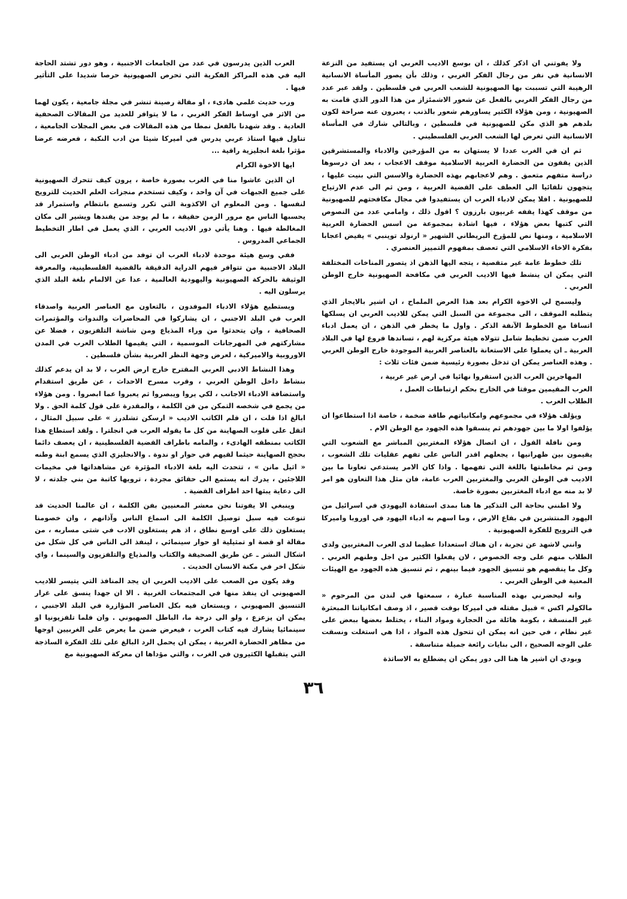ولا يفوتني ان اذكر كذلك ، ان بوسع الاديب العربي ان يستفيد من النزعة الانسانية في نفر من رجال الفكر الغربي ، وذلك بأن يصور المأساة الانسانية الرهيبة التي تسببت بها الصهيونية للشعب العربي في فلسطين . ولقد عبر عدد من رجال الفكر الغربي بالفعل عن شعور الاشمئزاز من هذا الدور الذي قامت به الصهيونية ، ومن هؤلاء الكثير يساورهم شعور بالذنب ، يعبرون عنه صراحة لكون بلدهم هو الذي مكن للصهيونية في فلسطين ، وبالتالي شارك في المأساة الانسانية التي تعرض لها الشعب العربي الفلسطيني .
ثم ان في الغرب عددا لا يستهان به من المؤرخين والادباء والمستشرقين الذين يقفون من الحضارة العربية الاسلامية موقف الاعجاب ، بعد ان درسوها دراسة متفهم متعمق . وهم لاعجابهم بهذه الحضارة والاسس التي بنيت عليها ، يتجهون تلقائيا الى العطف على القضية العربية ، ومن ثم الى عدم الارتياح للصهيونية . افلا يمكن لادباء العرب ان يستفيدوا في مجال مكافحتهم للصهيونية من موقف كهذا يقفه غربيون بارزون ؟ اقول ذلك ، وامامي عدد من النصوص التي كتبها بعض هؤلاء ، فيها اشادة بمجموعة من اسس الحضارة العربية الاسلامية ، ومنها نص للمؤرخ البريطاني الشهير « ارنولد توينبي » يفيض اعجابا بفكرة الاخاء الاسلامي التي تعصف بمفهوم التمييز العنصري .
تلك خطوط عامة غير متقصية ، يتجه اليها الذهن اذ يتصور المناخات المختلفة التي يمكن ان ينشط فيها الاديب العربي في مكافحة الصهيونية خارج الوطن العربي .
وليسمح لي الاخوة الكرام بعد هذا العرض الملماح ، ان اشير بالايجاز الذي يتطلبه الموقف ، الى مجموعة من السبل التي يمكن للاديب العربي ان يسلكها اتساقا مع الخطوط الآنفة الذكر . واول ما يخطر في الذهن ، ان يعمل ادباء العرب ضمن تخطيط شامل تتولاه هيئة مركزية لهم ، تساندها فروع لها في البلاد العربية ـ ان يعملوا على الاستعانة بالعناصر العربية الموجودة خارج الوطن العربي . وهذه العناصر يمكن ان تدخل بصورة رئيسية ضمن فئات ثلاث :
المهاجرين العرب الذين استقروا نهائيا في ارض غير عربية ،
العرب المقيمين موقتا في الخارج بحكم ارتباطات العمل ،
الطلاب العرب .
ويؤلف هؤلاء في مجموعهم وامكانياتهم طاقة ضخمة ، خاصة اذا استطاعوا ان يؤلفوا اولا ما بين جهودهم ثم ينسقوا هذه الجهود مع الوطن الام .
ومن نافلة القول ، ان اتصال هؤلاء المغتربين المباشر مع الشعوب التي يقيمون بين ظهرانيها ، يجعلهم اقدر الناس على تفهم عقليات تلك الشعوب ، ومن ثم مخاطبتها باللغة التي تفهمها . واذا كان الامر يستدعي تعاونا ما بين الاديب في الوطن العربي والمغتربين العرب عامة، فان مثل هذا التعاون هو امر لا بد منه مع ادباء المغتربين بصورة خاصة.
ولا اظنني بحاجة الى التذكير ها هنا بمدى استفادة اليهودي في اسرائيل من اليهود المنتشرين في بقاع الارض ، وما اسهم به ادباء اليهود في اوروبا واميركا في الترويج للفكرة الصهيونية .
وانني لاشهد عن تجربة ، ان هناك استعدادا عظيما لدى العرب المغتربين ولدى الطلاب منهم على وجه الخصوص ، لان يفعلوا الكثير من اجل وطنهم العربي . وكل ما ينقصهم هو تنسيق الجهود فيما بينهم ، ثم تنسيق هذه الجهود مع الهيئات المعنية في الوطن العربي .
وانه ليحضرني بهذه المناسبة عبارة ، سمعتها في لندن من المرحوم « مالكولم اكس » قبيل مقتله في اميركا بوقت قصير ، اذ وصف امكانياتنا المبعثرة غير المنسقة ، بكومة هائلة من الحجارة ومواد البناء ، يختلط بعضها ببعض على غير نظام ، في حين انه يمكن ان تتحول هذه المواد ، اذا هي استغلت ونسقت على الوجه الصحيح ، الى بنايات رائعة جميلة متناسقة .
وبودي ان اشير ها هنا الى دور يمكن ان يضطلع به الاساتذة
العرب الذين يدرسون في عدد من الجامعات الاجنبية ، وهو دور تشتد الحاجة اليه في هذه المراكز الفكرية التي تحرص الصهيونية حرصا شديدا على التأثير فيها .
ورب حديث علمي هادىء ، او مقالة رصينة تنشر في مجلة جامعية ، يكون لهما من الاثر في اوساط الفكر الغربي ، ما لا يتوافر للعديد من المقالات الصحفية العادية . وقد شهدنا بالفعل نمطا من هذه المقالات في بعض المجلات الجامعية ، تناول فيها استاذ عربي يدرس في اميركا شيئا من ادب النكبة ، فعرضه عرضا مؤثرا بلغة انجليزية راقية ...
ايها الاخوة الكرام
ان الذين عاشوا منا في الغرب بصورة خاصة ، يرون كيف تتحرك الصهيونية على جميع الجبهات في آن واحد ، وكيف تستخدم منجزات العلم الحديث للترويج لنفسها . ومن المعلوم ان الاكذوبة التي تكرر وتسمع بانتظام واستمرار قد يحسبها الناس مع مرور الزمن حقيقة ، ما لم يوجد من يفندها ويشير الى مكان المغالطة فيها . وهنا يأتي دور الاديب العربي ، الذي يعمل في اطار التخطيط الجماعي المدروس .
ففي وسع هيئة موحدة لادباء العرب ان توفد من ادباء الوطن العربي الى البلاد الاجنبية من تتوافر فيهم الدراية الدقيقة بالقضية الفلسطينية، والمعرفة الوثيقة بالحركة الصهيونية واليهودية العالمية ، عدا عن الالمام بلغة البلد الذي يرسلون اليه .
ويستطيع هؤلاء الادباء الموفدون ، بالتعاون مع العناصر العربية واصدقاء العرب في البلد الاجنبي ، ان يشاركوا في المحاضرات والندوات والمؤتمرات الصحافية ، وان يتحدثوا من وراء المذياع ومن شاشة التلفزيون ، فضلا عن مشاركتهم في المهرجانات الموسمية ، التي يقيمها الطلاب العرب في المدن الاوروبية والاميركية ، لعرض وجهة النظر العربية بشأن فلسطين .
وهذا النشاط الادبي العربي المقترح خارج ارض العرب ، لا بد ان يدعم كذلك بنشاط داخل الوطن العربي ، وقرب مسرح الاحداث ، عن طريق استقدام واستضافة الادباء الاجانب ، لكي يروا ويبصروا ثم يعبروا عما ابصروا . ومن هؤلاء من يجمع في شخصه التمكن من فن الكلمة ، والمقدرة على قول كلمة الحق . ولا ابالغ اذا قلت ، ان قلم الكاتب الاديب « ارسكن تشلدرز » على سبيل المثال ، اثقل على قلوب الصهاينة من كل ما يقوله العرب في انجلترا . ولقد استطاع هذا الكاتب بمنطقه الهادىء ، والمامه باطراف القضية الفلسطينية ، ان يعصف دائما بحجج الصهاينة حيثما لقيهم في حوار او ندوة . والانجليزي الذي يسمع ابنة وطنه « اثيل مانن » ، تتحدث اليه بلغة الادباء المؤثرة عن مشاهداتها في مخيمات اللاجئين ، يدرك انه يستمع الى حقائق مجردة ، ترويها كاتبة من بني جلدته ، لا الى دعاية يبثها احد اطراف القضية .
وينبغي الا يفوتنا نحن معشر المعنيين بفن الكلمة ، ان عالمنا الحديث قد تنوعت فيه سبل توصيل الكلمة الى اسماع الناس وآذانهم ، وان خصومنا يستغلون ذلك على اوسع نطاق ، اذ هم يستغلون الادب في شتى مساربه ، من مقالة او قصة او تمثيلية او حوار سينمائي ، لينفذ الى الناس في كل شكل من اشكال النشر ـ عن طريق الصحيفة والكتاب والمذياع والتلفزيون والسينما ، واي شكل اخر في مكنة الانسان الحديث .
وقد يكون من الصعب على الاديب العربي ان يجد المنافذ التي يتيسر للاديب الصهيوني ان ينفذ منها في المجتمعات الغربية . الا ان جهدا ينسق على غرار التنسيق الصهيوني ، ويستعان فيه بكل العناصر المؤازرة في البلد الاجنبي ، يمكن ان يزعزع ، ولو الى درجة ما، الباطل الصهيوني . وان فلما تلفزيونيا او سينمائيا يشارك فيه كتاب العرب ، فيعرض ضمن ما يعرض على الغربيين اوجها من مظاهر الحضارة العربية ، يمكن ان يحمل الرد البالغ على تلك الفكرة الساذجة التي يتقبلها الكثيرون في الغرب ، والتي مؤداها ان معركة الصهيونية مع
٣٦